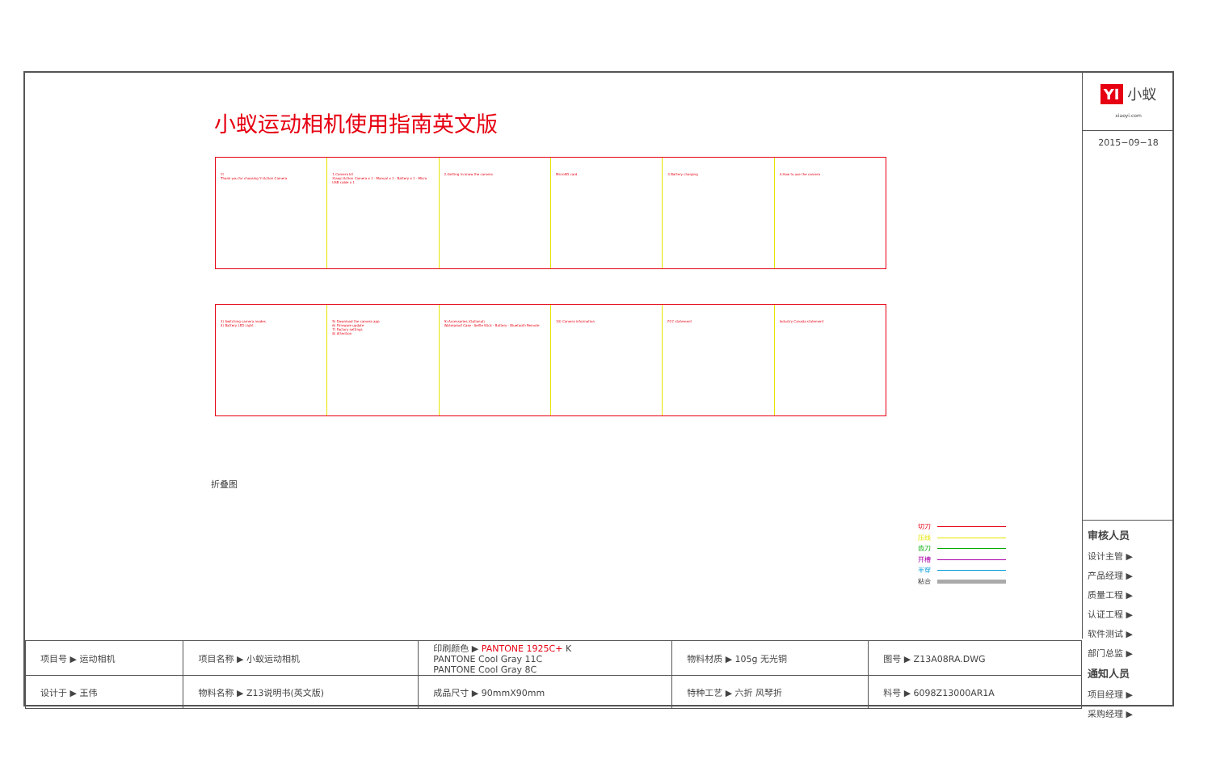小蚁运动相机使用指南英文版
YI
Thank you for choosing Yi Action Camera
1.Camera kit
Xiaoyi Action Camera x 1 · Manual x 1 · Battery x 1 · Micro USB cable x 1
2.Getting to know the camera MicroSD card 3.Battery charging 4.How to use the camera
3) Switching camera modes
4) Battery LED Light
5) Download the camera app
6) Firmware update
7) Factory settings
8) Attention
9) Accessories (Optional)
Waterproof Case · Selfie Stick · Battery · Bluetooth Remote
10) Camera information FCC statement Industry Canada statement
折叠图
切刀
压线
齿刀
开槽
半穿
粘合
YI 小蚁
xiaoyi.com
2015−09−18
审核人员
设计主管 ▶
产品经理 ▶
质量工程 ▶
认证工程 ▶
软件测试 ▶
部门总监 ▶
通知人员
项目经理 ▶
采购经理 ▶
| 项目号 ▶ 运动相机 | 项目名称 ▶ 小蚁运动相机 | 印刷颜色 ▶ PANTONE 1925C+ K PANTONE Cool Gray 11C PANTONE Cool Gray 8C | 物料材质 ▶ 105g 无光铜 | 图号 ▶ Z13A08RA.DWG |
| 设计于 ▶ 王伟 | 物料名称 ▶ Z13说明书(英文版) | 成品尺寸 ▶ 90mmX90mm | 特种工艺 ▶ 六折 风琴折 | 料号 ▶ 6098Z13000AR1A |